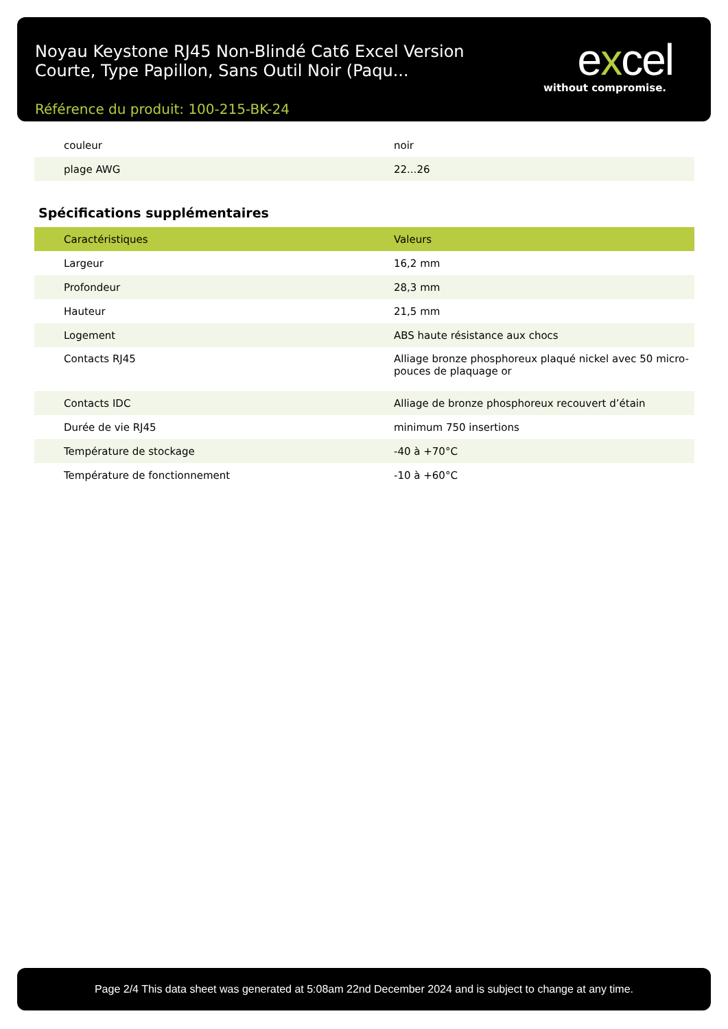Noyau Keystone RJ45 Non-Blindé Cat6 Excel Version Courte, Type Papillon, Sans Outil Noir (Paqu...
Référence du produit: 100-215-BK-24
excel
without compromise.
| couleur | noir |
| plage AWG | 22...26 |
Spécifications supplémentaires
| Caractéristiques | Valeurs |
| Largeur | 16,2 mm |
| Profondeur | 28,3 mm |
| Hauteur | 21,5 mm |
| Logement | ABS haute résistance aux chocs |
| Contacts RJ45 | Alliage bronze phosphoreux plaqué nickel avec 50 micro-pouces de plaquage or |
| Contacts IDC | Alliage de bronze phosphoreux recouvert d’étain |
| Durée de vie RJ45 | minimum 750 insertions |
| Température de stockage | -40 à +70°C |
| Température de fonctionnement | -10 à +60°C |
Page 2/4 This data sheet was generated at 5:08am 22nd December 2024 and is subject to change at any time.